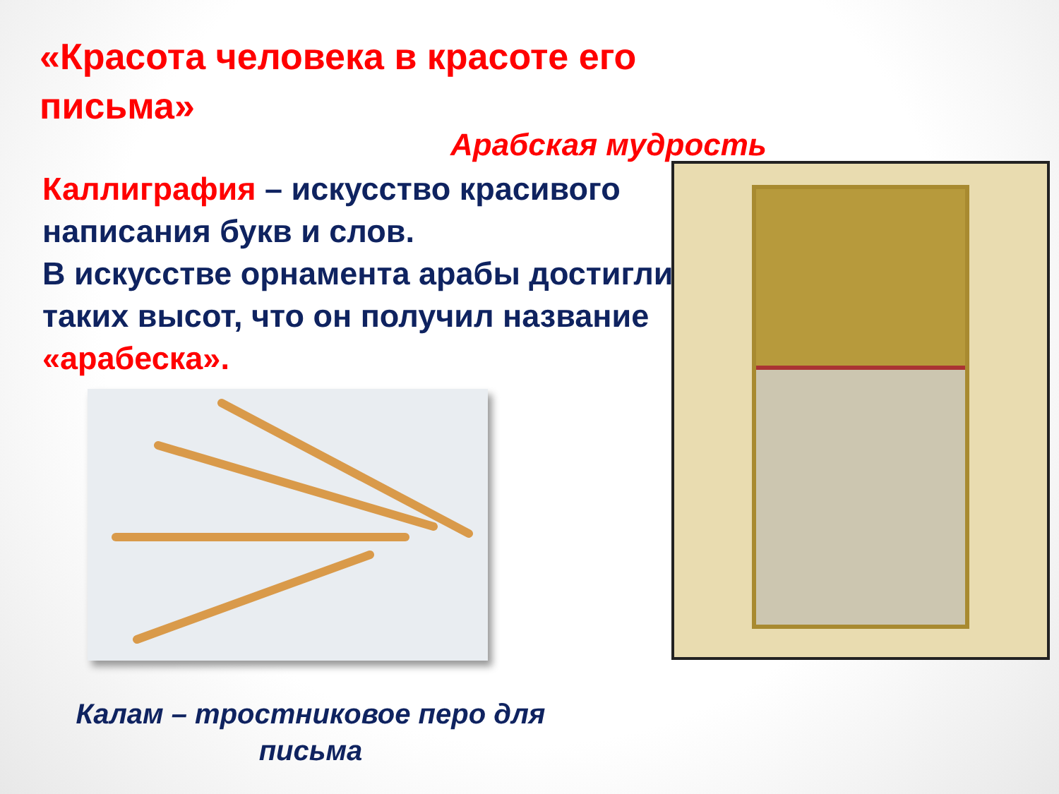«Красота человека в красоте его письма»
Арабская мудрость
Каллиграфия – искусство красивого написания букв и слов.
В искусстве орнамента арабы достигли таких высот, что он получил название «арабеска».
Калам – тростниковое перо для письма